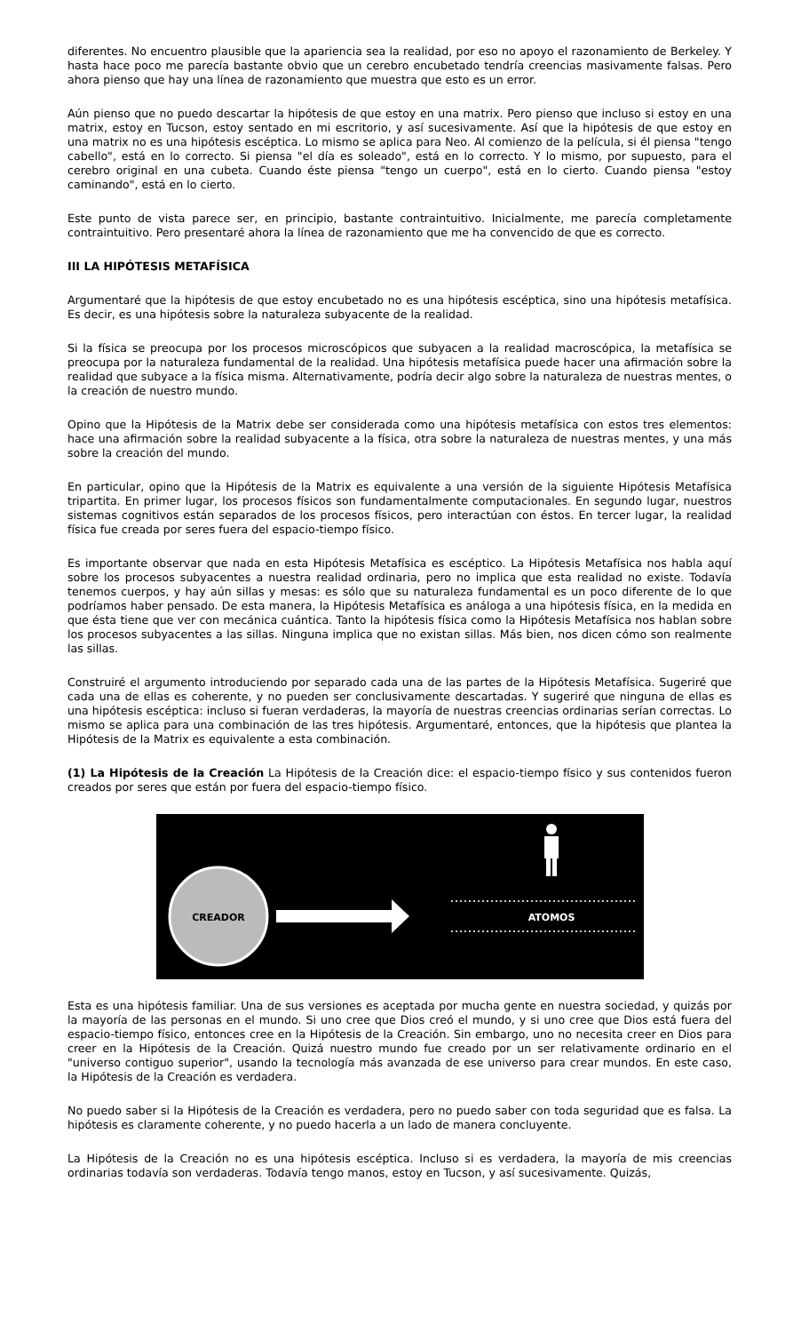diferentes. No encuentro plausible que la apariencia sea la realidad, por eso no apoyo el razonamiento de Berkeley. Y hasta hace poco me parecía bastante obvio que un cerebro encubetado tendría creencias masivamente falsas. Pero ahora pienso que hay una línea de razonamiento que muestra que esto es un error.
Aún pienso que no puedo descartar la hipótesis de que estoy en una matrix. Pero pienso que incluso si estoy en una matrix, estoy en Tucson, estoy sentado en mi escritorio, y así sucesivamente. Así que la hipótesis de que estoy en una matrix no es una hipótesis escéptica. Lo mismo se aplica para Neo. Al comienzo de la película, si él piensa "tengo cabello", está en lo correcto. Si piensa "el día es soleado", está en lo correcto. Y lo mismo, por supuesto, para el cerebro original en una cubeta. Cuando éste piensa "tengo un cuerpo", está en lo cierto. Cuando piensa "estoy caminando", está en lo cierto.
Este punto de vista parece ser, en principio, bastante contraintuitivo. Inicialmente, me parecía completamente contraintuitivo. Pero presentaré ahora la línea de razonamiento que me ha convencido de que es correcto.
III LA HIPÓTESIS METAFÍSICA
Argumentaré que la hipótesis de que estoy encubetado no es una hipótesis escéptica, sino una hipótesis metafísica. Es decir, es una hipótesis sobre la naturaleza subyacente de la realidad.
Si la física se preocupa por los procesos microscópicos que subyacen a la realidad macroscópica, la metafísica se preocupa por la naturaleza fundamental de la realidad. Una hipótesis metafísica puede hacer una afirmación sobre la realidad que subyace a la física misma. Alternativamente, podría decir algo sobre la naturaleza de nuestras mentes, o la creación de nuestro mundo.
Opino que la Hipótesis de la Matrix debe ser considerada como una hipótesis metafísica con estos tres elementos: hace una afirmación sobre la realidad subyacente a la física, otra sobre la naturaleza de nuestras mentes, y una más sobre la creación del mundo.
En particular, opino que la Hipótesis de la Matrix es equivalente a una versión de la siguiente Hipótesis Metafísica tripartita. En primer lugar, los procesos físicos son fundamentalmente computacionales. En segundo lugar, nuestros sistemas cognitivos están separados de los procesos físicos, pero interactúan con éstos. En tercer lugar, la realidad física fue creada por seres fuera del espacio-tiempo físico.
Es importante observar que nada en esta Hipótesis Metafísica es escéptico. La Hipótesis Metafísica nos habla aquí sobre los procesos subyacentes a nuestra realidad ordinaria, pero no implica que esta realidad no existe. Todavía tenemos cuerpos, y hay aún sillas y mesas: es sólo que su naturaleza fundamental es un poco diferente de lo que podríamos haber pensado. De esta manera, la Hipótesis Metafísica es análoga a una hipótesis física, en la medida en que ésta tiene que ver con mecánica cuántica. Tanto la hipótesis física como la Hipótesis Metafísica nos hablan sobre los procesos subyacentes a las sillas. Ninguna implica que no existan sillas. Más bien, nos dicen cómo son realmente las sillas.
Construiré el argumento introduciendo por separado cada una de las partes de la Hipótesis Metafísica. Sugeriré que cada una de ellas es coherente, y no pueden ser conclusivamente descartadas. Y sugeriré que ninguna de ellas es una hipótesis escéptica: incluso si fueran verdaderas, la mayoría de nuestras creencias ordinarias serían correctas. Lo mismo se aplica para una combinación de las tres hipótesis. Argumentaré, entonces, que la hipótesis que plantea la Hipótesis de la Matrix es equivalente a esta combinación.
(1) La Hipótesis de la Creación La Hipótesis de la Creación dice: el espacio-tiempo físico y sus contenidos fueron creados por seres que están por fuera del espacio-tiempo físico.
CREADOR
ATOMOS
Esta es una hipótesis familiar. Una de sus versiones es aceptada por mucha gente en nuestra sociedad, y quizás por la mayoría de las personas en el mundo. Si uno cree que Dios creó el mundo, y si uno cree que Dios está fuera del espacio-tiempo físico, entonces cree en la Hipótesis de la Creación. Sin embargo, uno no necesita creer en Dios para creer en la Hipótesis de la Creación. Quizá nuestro mundo fue creado por un ser relativamente ordinario en el "universo contiguo superior", usando la tecnología más avanzada de ese universo para crear mundos. En este caso, la Hipótesis de la Creación es verdadera.
No puedo saber si la Hipótesis de la Creación es verdadera, pero no puedo saber con toda seguridad que es falsa. La hipótesis es claramente coherente, y no puedo hacerla a un lado de manera concluyente.
La Hipótesis de la Creación no es una hipótesis escéptica. Incluso si es verdadera, la mayoría de mis creencias ordinarias todavía son verdaderas. Todavía tengo manos, estoy en Tucson, y así sucesivamente. Quizás,